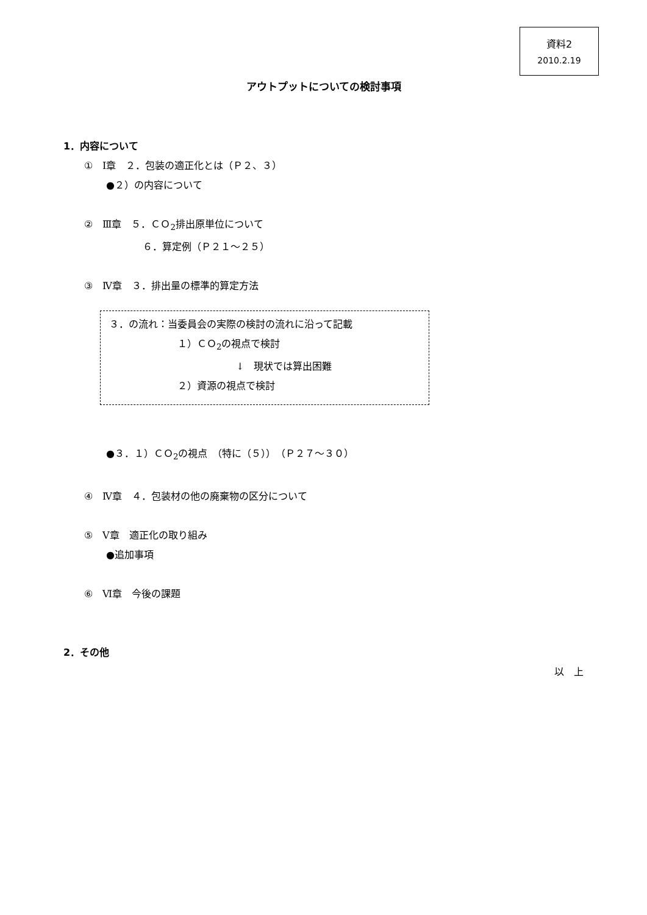資料2
2010.2.19
アウトプットについての検討事項
1．内容について
①　Ⅰ章　２．包装の適正化とは（Ｐ２、３）
●２）の内容について
②　Ⅲ章　５．ＣＯ<sub>2</sub>排出原単位について
６．算定例（Ｐ２１～２５）
③　Ⅳ章　３．排出量の標準的算定方法
３．の流れ：当委員会の実際の検討の流れに沿って記載
１）ＣＯ<sub>2</sub>の視点で検討
↓　現状では算出困難
２）資源の視点で検討
●３．１）ＣＯ<sub>2</sub>の視点　（特に（５））　（Ｐ２７～３０）
④　Ⅳ章　４．包装材の他の廃棄物の区分について
⑤　Ⅴ章　適正化の取り組み
●追加事項
⑥　Ⅵ章　今後の課題
2．その他
以　上